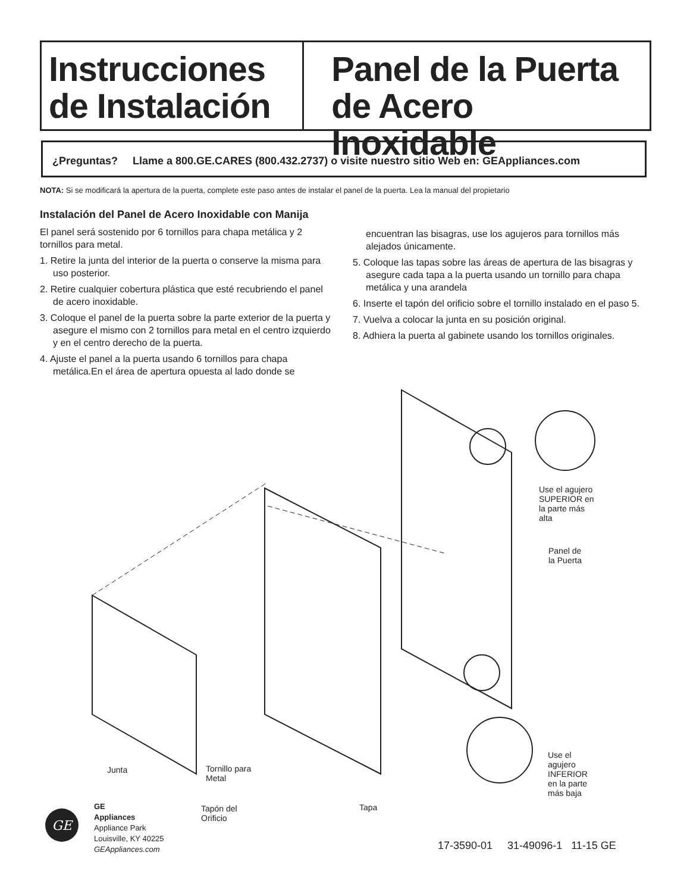Instrucciones
de Instalación
Panel de la Puerta
de Acero Inoxidable
¿Preguntas? Llame a 800.GE.CARES (800.432.2737) o visite nuestro sitio Web en: GEAppliances.com
NOTA: Si se modificará la apertura de la puerta, complete este paso antes de instalar el panel de la puerta. Lea la manual del propietario
Instalación del Panel de Acero Inoxidable con Manija
El panel será sostenido por 6 tornillos para chapa metálica y 2 tornillos para metal.
1. Retire la junta del interior de la puerta o conserve la misma para uso posterior.
2. Retire cualquier cobertura plástica que esté recubriendo el panel de acero inoxidable.
3. Coloque el panel de la puerta sobre la parte exterior de la puerta y asegure el mismo con 2 tornillos para metal en el centro izquierdo y en el centro derecho de la puerta.
4. Ajuste el panel a la puerta usando 6 tornillos para chapa metálica.En el área de apertura opuesta al lado donde se
encuentran las bisagras, use los agujeros para tornillos más alejados únicamente.
5. Coloque las tapas sobre las áreas de apertura de las bisagras y asegure cada tapa a la puerta usando un tornillo para chapa metálica y una arandela
6. Inserte el tapón del orificio sobre el tornillo instalado en el paso 5.
7. Vuelva a colocar la junta en su posición original.
8. Adhiera la puerta al gabinete usando los tornillos originales.
Use el agujero
SUPERIOR en
la parte más
alta
Panel de
la Puerta
Use el
agujero
INFERIOR
en la parte
más baja
Junta
Tornillo para
Metal
Tapón del
Orificio
Tapa
GE
GE
Appliances
Appliance Park
Louisville, KY 40225
GEAppliances.com
17-3590-01 31-49096-1 11-15 GE